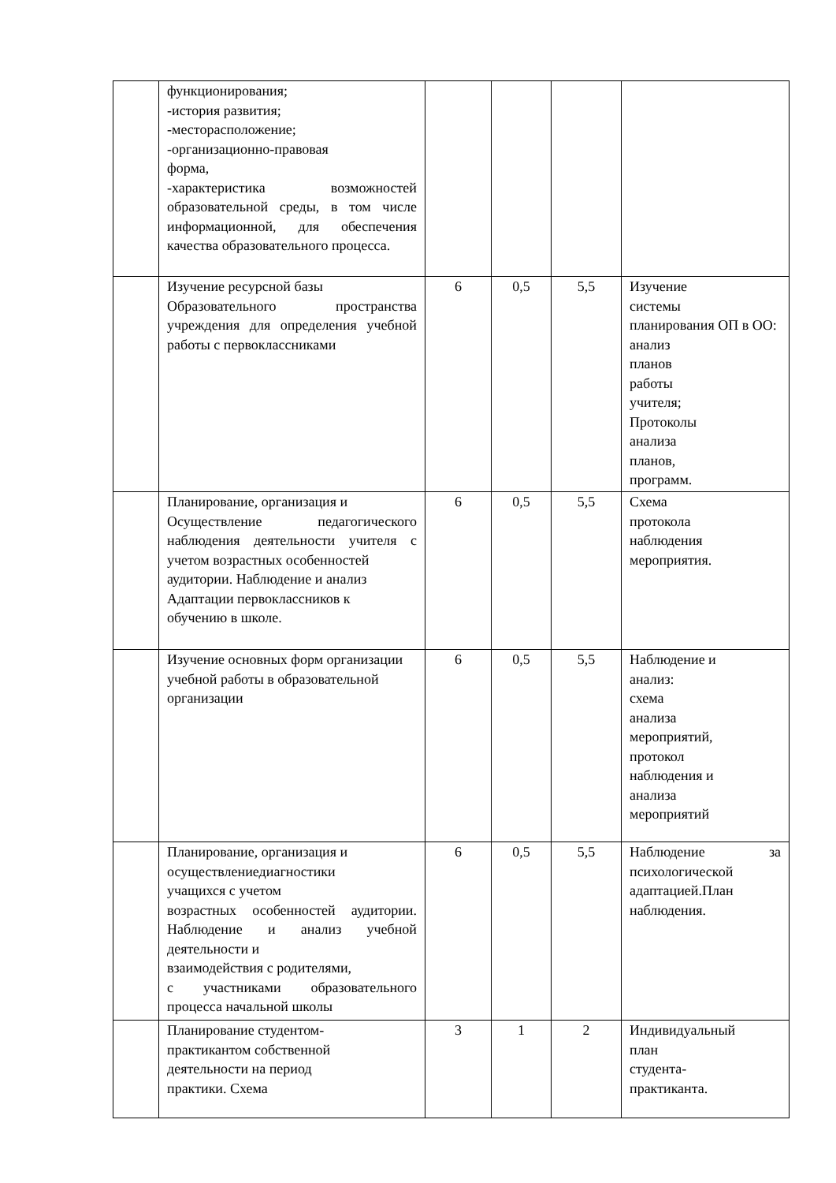| | функционирования; -история развития; -месторасположение; -организационно-правовая форма, -характеристика возможностей образовательной среды, в том числе информационной, для обеспечения качества образовательного процесса. | | | | |
| | Изучение ресурсной базы Образовательного пространства учреждения для определения учебной работы с первоклассниками | 6 | 0,5 | 5,5 | Изучение системы планирования ОП в ОО: анализ планов работы учителя; Протоколы анализа планов, программ. |
| | Планирование, организация и Осуществление педагогического наблюдения деятельности учителя с учетом возрастных особенностей аудитории. Наблюдение и анализ Адаптации первоклассников к обучению в школе. | 6 | 0,5 | 5,5 | Схема протокола наблюдения мероприятия. |
| | Изучение основных форм организации учебной работы в образовательной организации | 6 | 0,5 | 5,5 | Наблюдение и анализ: схема анализа мероприятий, протокол наблюдения и анализа мероприятий |
| | Планирование, организация и осуществлениедиагностики учащихся с учетом возрастных особенностей аудитории. Наблюдение и анализ учебной деятельности и взаимодействия с родителями, с участниками образовательного процесса начальной школы | 6 | 0,5 | 5,5 | Наблюдение за психологической адаптацией.План наблюдения. |
| | Планирование студентом- практикантом собственной деятельности на период практики. Схема | 3 | 1 | 2 | Индивидуальный план студента- практиканта. |